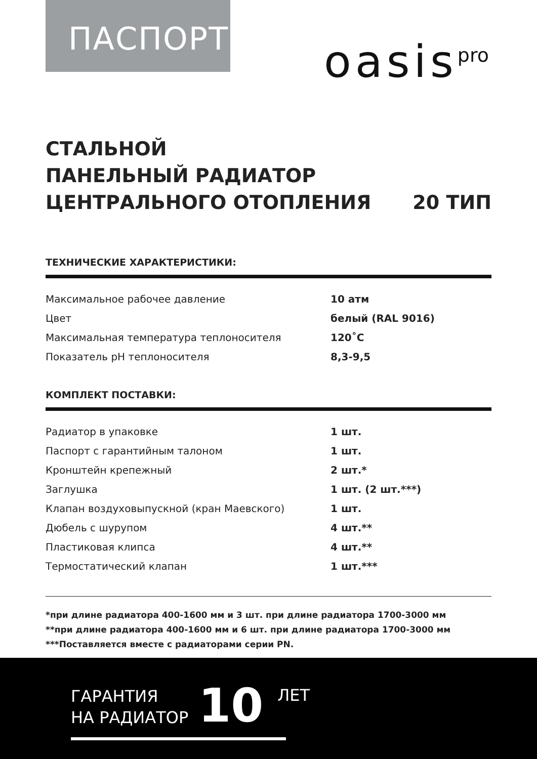ПАСПОРТ
oasis<sup>pro</sup>
СТАЛЬНОЙ
ПАНЕЛЬНЫЙ РАДИАТОР
ЦЕНТРАЛЬНОГО ОТОПЛЕНИЯ 20 ТИП
ТЕХНИЧЕСКИЕ ХАРАКТЕРИСТИКИ:
| Максимальное рабочее давление | 10 атм |
| Цвет | белый (RAL 9016) |
| Максимальная температура теплоносителя | 120˚C |
| Показатель pH теплоносителя | 8,3-9,5 |
КОМПЛЕКТ ПОСТАВКИ:
| Радиатор в упаковке | 1 шт. |
| Паспорт с гарантийным талоном | 1 шт. |
| Кронштейн крепежный | 2 шт.* |
| Заглушка | 1 шт. (2 шт.***) |
| Клапан воздуховыпускной (кран Маевского) | 1 шт. |
| Дюбель с шурупом | 4 шт.** |
| Пластиковая клипса | 4 шт.** |
| Термостатический клапан | 1 шт.*** |
*при длине радиатора 400-1600 мм и 3 шт. при длине радиатора 1700-3000 мм
**при длине радиатора 400-1600 мм и 6 шт. при длине радиатора 1700-3000 мм
***Поставляется вместе с радиаторами серии PN.
ГАРАНТИЯ
НА РАДИАТОР
10
ЛЕТ